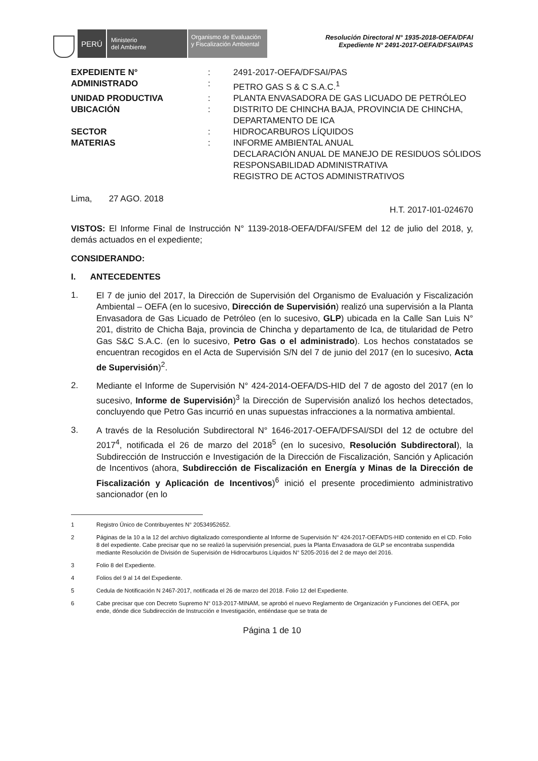PERÚ
Ministerio
del Ambiente
Organismo de Evaluación y Fiscalización Ambiental
Resolución Directoral N° 1935-2018-OEFA/DFAI
Expediente N° 2491-2017-OEFA/DFSAI/PAS
| EXPEDIENTE N° | : | 2491-2017-OEFA/DFSAI/PAS |
| ADMINISTRADO | : | PETRO GAS S & C S.A.C.<sup>1</sup> |
| UNIDAD PRODUCTIVA | : | PLANTA ENVASADORA DE GAS LICUADO DE PETRÓLEO |
| UBICACIÓN | : | DISTRITO DE CHINCHA BAJA, PROVINCIA DE CHINCHA, DEPARTAMENTO DE ICA |
| SECTOR | : | HIDROCARBUROS LÍQUIDOS |
| MATERIAS | : | INFORME AMBIENTAL ANUAL DECLARACIÓN ANUAL DE MANEJO DE RESIDUOS SÓLIDOS RESPONSABILIDAD ADMINISTRATIVA REGISTRO DE ACTOS ADMINISTRATIVOS |
Lima, 27 AGO. 2018
H.T. 2017-I01-024670
VISTOS: El Informe Final de Instrucción N° 1139-2018-OEFA/DFAI/SFEM del 12 de julio del 2018, y, demás actuados en el expediente;
CONSIDERANDO:
I. ANTECEDENTES
1.
El 7 de junio del 2017, la Dirección de Supervisión del Organismo de Evaluación y Fiscalización Ambiental – OEFA (en lo sucesivo, Dirección de Supervisión) realizó una supervisión a la Planta Envasadora de Gas Licuado de Petróleo (en lo sucesivo, GLP) ubicada en la Calle San Luis N° 201, distrito de Chicha Baja, provincia de Chincha y departamento de Ica, de titularidad de Petro Gas S&C S.A.C. (en lo sucesivo, Petro Gas o el administrado). Los hechos constatados se encuentran recogidos en el Acta de Supervisión S/N del 7 de junio del 2017 (en lo sucesivo, Acta de Supervisión)<sup>2</sup>.
2.
Mediante el Informe de Supervisión N° 424-2014-OEFA/DS-HID del 7 de agosto del 2017 (en lo sucesivo, Informe de Supervisión)<sup>3</sup> la Dirección de Supervisión analizó los hechos detectados, concluyendo que Petro Gas incurrió en unas supuestas infracciones a la normativa ambiental.
3.
A través de la Resolución Subdirectoral N° 1646-2017-OEFA/DFSAI/SDI del 12 de octubre del 2017<sup>4</sup>, notificada el 26 de marzo del 2018<sup>5</sup> (en lo sucesivo, Resolución Subdirectoral), la Subdirección de Instrucción e Investigación de la Dirección de Fiscalización, Sanción y Aplicación de Incentivos (ahora, Subdirección de Fiscalización en Energía y Minas de la Dirección de Fiscalización y Aplicación de Incentivos)<sup>6</sup> inició el presente procedimiento administrativo sancionador (en lo
1 Registro Único de Contribuyentes N° 20534952652.
2 Páginas de la 10 a la 12 del archivo digitalizado correspondiente al Informe de Supervisión N° 424-2017-OEFA/DS-HID contenido en el CD. Folio 8 del expediente. Cabe precisar que no se realizó la supervisión presencial, pues la Planta Envasadora de GLP se encontraba suspendida mediante Resolución de División de Supervisión de Hidrocarburos Líquidos N° 5205-2016 del 2 de mayo del 2016.
3 Folio 8 del Expediente.
4 Folios del 9 al 14 del Expediente.
5 Cedula de Notificación N 2467-2017, notificada el 26 de marzo del 2018. Folio 12 del Expediente.
6 Cabe precisar que con Decreto Supremo N° 013-2017-MINAM, se aprobó el nuevo Reglamento de Organización y Funciones del OEFA, por ende, dónde dice Subdirección de Instrucción e Investigación, entiéndase que se trata de
Página 1 de 10